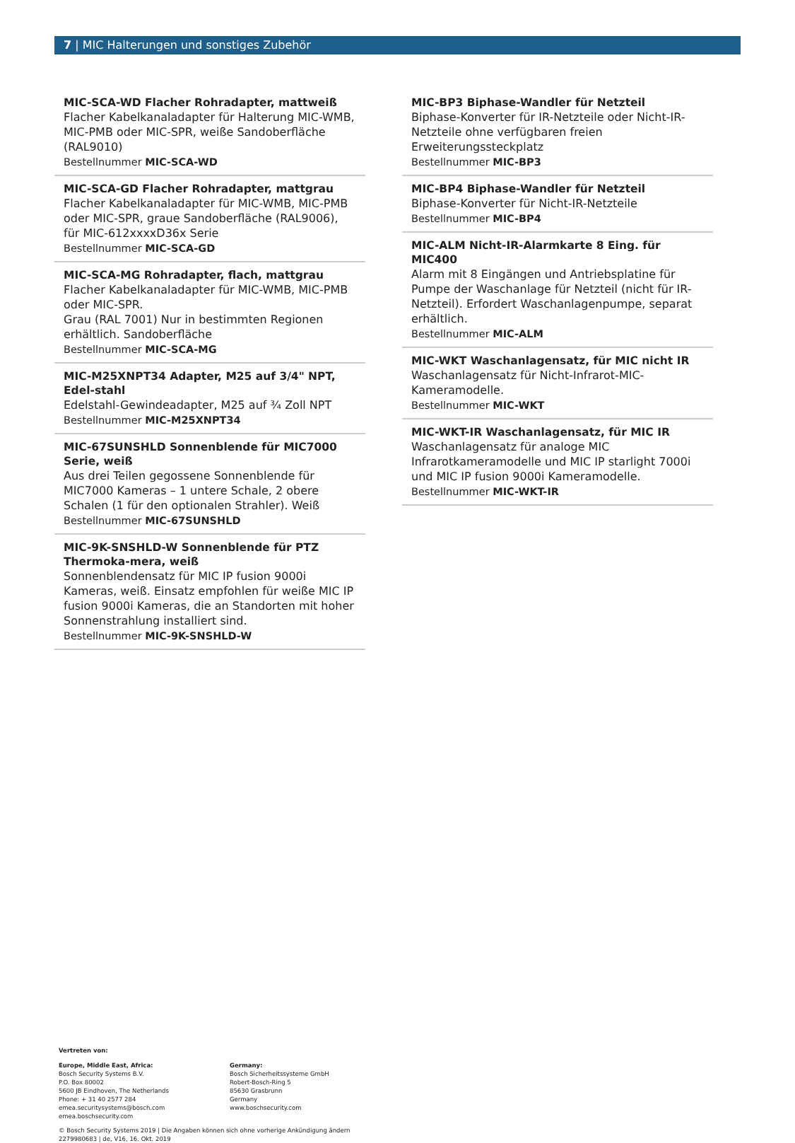7 | MIC Halterungen und sonstiges Zubehör
MIC-SCA-WD Flacher Rohradapter, mattweiß
Flacher Kabelkanaladapter für Halterung MIC-WMB, MIC-PMB oder MIC-SPR, weiße Sandoberfläche (RAL9010)
Bestellnummer MIC-SCA-WD
MIC-SCA-GD Flacher Rohradapter, mattgrau
Flacher Kabelkanaladapter für MIC-WMB, MIC-PMB oder MIC-SPR, graue Sandoberfläche (RAL9006), für MIC-612xxxxD36x Serie
Bestellnummer MIC-SCA-GD
MIC-SCA-MG Rohradapter, flach, mattgrau
Flacher Kabelkanaladapter für MIC-WMB, MIC-PMB oder MIC-SPR.
Grau (RAL 7001) Nur in bestimmten Regionen erhältlich. Sandoberfläche
Bestellnummer MIC-SCA-MG
MIC-M25XNPT34 Adapter, M25 auf 3/4" NPT, Edel-stahl
Edelstahl-Gewindeadapter, M25 auf ¾ Zoll NPT
Bestellnummer MIC-M25XNPT34
MIC-67SUNSHLD Sonnenblende für MIC7000 Serie, weiß
Aus drei Teilen gegossene Sonnenblende für MIC7000 Kameras – 1 untere Schale, 2 obere Schalen (1 für den optionalen Strahler). Weiß
Bestellnummer MIC-67SUNSHLD
MIC-9K-SNSHLD-W Sonnenblende für PTZ Thermoka-mera, weiß
Sonnenblendensatz für MIC IP fusion 9000i Kameras, weiß. Einsatz empfohlen für weiße MIC IP fusion 9000i Kameras, die an Standorten mit hoher Sonnenstrahlung installiert sind.
Bestellnummer MIC-9K-SNSHLD-W
MIC-BP3 Biphase-Wandler für Netzteil
Biphase-Konverter für IR-Netzteile oder Nicht-IR-Netzteile ohne verfügbaren freien Erweiterungssteckplatz
Bestellnummer MIC-BP3
MIC-BP4 Biphase-Wandler für Netzteil
Biphase-Konverter für Nicht-IR-Netzteile
Bestellnummer MIC-BP4
MIC-ALM Nicht-IR-Alarmkarte 8 Eing. für MIC400
Alarm mit 8 Eingängen und Antriebsplatine für Pumpe der Waschanlage für Netzteil (nicht für IR-Netzteil). Erfordert Waschanlagenpumpe, separat erhältlich.
Bestellnummer MIC-ALM
MIC-WKT Waschanlagensatz, für MIC nicht IR
Waschanlagensatz für Nicht-Infrarot-MIC-Kameramodelle.
Bestellnummer MIC-WKT
MIC-WKT-IR Waschanlagensatz, für MIC IR
Waschanlagensatz für analoge MIC Infrarotkameramodelle und MIC IP starlight 7000i und MIC IP fusion 9000i Kameramodelle.
Bestellnummer MIC-WKT-IR
Vertreten von:
Europe, Middle East, Africa:
Bosch Security Systems B.V.
P.O. Box 80002
5600 JB Eindhoven, The Netherlands
Phone: + 31 40 2577 284
emea.securitysystems@bosch.com
emea.boschsecurity.com
Germany:
Bosch Sicherheitssysteme GmbH
Robert-Bosch-Ring 5
85630 Grasbrunn
Germany
www.boschsecurity.com
© Bosch Security Systems 2019 | Die Angaben können sich ohne vorherige Ankündigung ändern
2279980683 | de, V16, 16. Okt. 2019